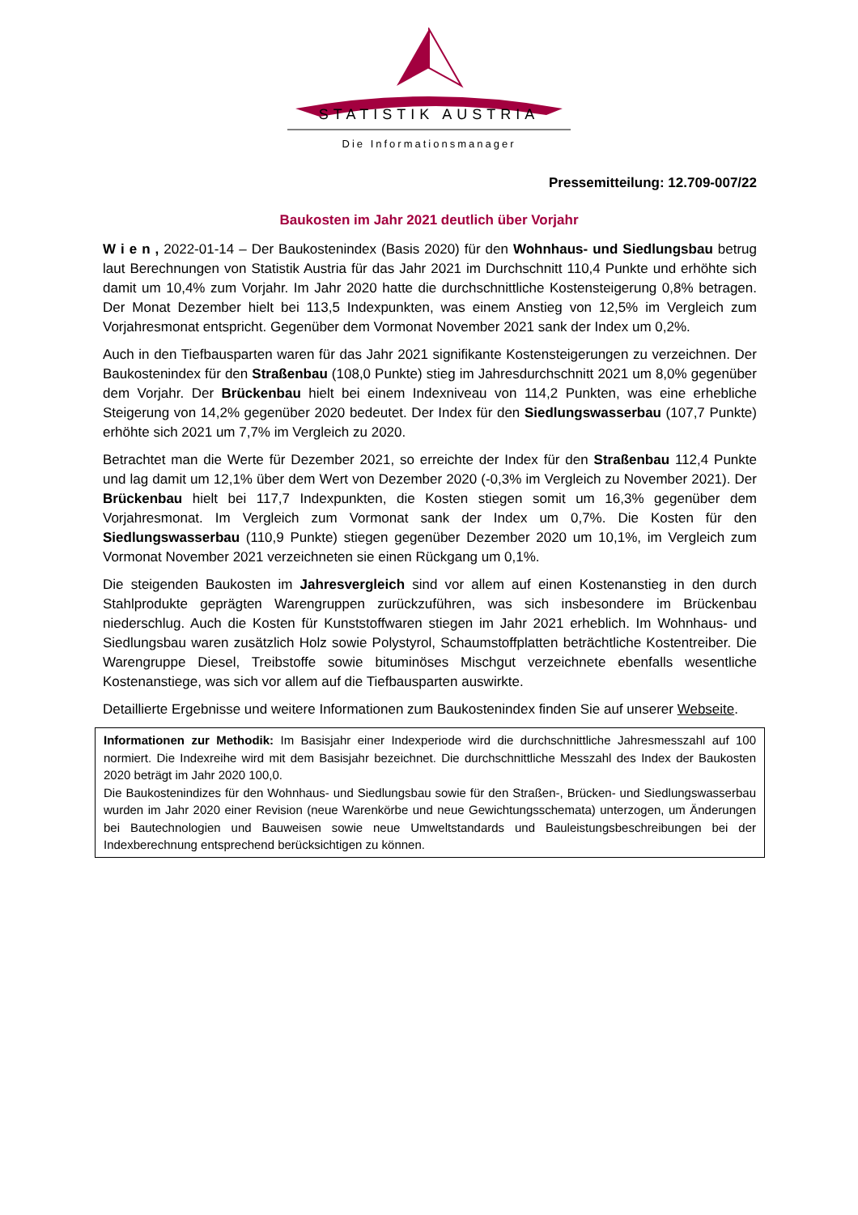STATISTIK AUSTRIA
Die Informationsmanager
Pressemitteilung: 12.709-007/22
Baukosten im Jahr 2021 deutlich über Vorjahr
W i e n , 2022-01-14 – Der Baukostenindex (Basis 2020) für den Wohnhaus- und Siedlungsbau betrug laut Berechnungen von Statistik Austria für das Jahr 2021 im Durchschnitt 110,4 Punkte und erhöhte sich damit um 10,4% zum Vorjahr. Im Jahr 2020 hatte die durchschnittliche Kostensteigerung 0,8% betragen. Der Monat Dezember hielt bei 113,5 Indexpunkten, was einem Anstieg von 12,5% im Vergleich zum Vorjahresmonat entspricht. Gegenüber dem Vormonat November 2021 sank der Index um 0,2%.
Auch in den Tiefbausparten waren für das Jahr 2021 signifikante Kostensteigerungen zu verzeichnen. Der Baukostenindex für den Straßenbau (108,0 Punkte) stieg im Jahresdurchschnitt 2021 um 8,0% gegenüber dem Vorjahr. Der Brückenbau hielt bei einem Indexniveau von 114,2 Punkten, was eine erhebliche Steigerung von 14,2% gegenüber 2020 bedeutet. Der Index für den Siedlungswasserbau (107,7 Punkte) erhöhte sich 2021 um 7,7% im Vergleich zu 2020.
Betrachtet man die Werte für Dezember 2021, so erreichte der Index für den Straßenbau 112,4 Punkte und lag damit um 12,1% über dem Wert von Dezember 2020 (-0,3% im Vergleich zu November 2021). Der Brückenbau hielt bei 117,7 Indexpunkten, die Kosten stiegen somit um 16,3% gegenüber dem Vorjahresmonat. Im Vergleich zum Vormonat sank der Index um 0,7%. Die Kosten für den Siedlungswasserbau (110,9 Punkte) stiegen gegenüber Dezember 2020 um 10,1%, im Vergleich zum Vormonat November 2021 verzeichneten sie einen Rückgang um 0,1%.
Die steigenden Baukosten im Jahresvergleich sind vor allem auf einen Kostenanstieg in den durch Stahlprodukte geprägten Warengruppen zurückzuführen, was sich insbesondere im Brückenbau niederschlug. Auch die Kosten für Kunststoffwaren stiegen im Jahr 2021 erheblich. Im Wohnhaus- und Siedlungsbau waren zusätzlich Holz sowie Polystyrol, Schaumstoffplatten beträchtliche Kostentreiber. Die Warengruppe Diesel, Treibstoffe sowie bituminöses Mischgut verzeichnete ebenfalls wesentliche Kostenanstiege, was sich vor allem auf die Tiefbausparten auswirkte.
Detaillierte Ergebnisse und weitere Informationen zum Baukostenindex finden Sie auf unserer Webseite.
Informationen zur Methodik: Im Basisjahr einer Indexperiode wird die durchschnittliche Jahresmesszahl auf 100 normiert. Die Indexreihe wird mit dem Basisjahr bezeichnet. Die durchschnittliche Messzahl des Index der Baukosten 2020 beträgt im Jahr 2020 100,0.
Die Baukostenindizes für den Wohnhaus- und Siedlungsbau sowie für den Straßen-, Brücken- und Siedlungswasserbau wurden im Jahr 2020 einer Revision (neue Warenkörbe und neue Gewichtungsschemata) unterzogen, um Änderungen bei Bautechnologien und Bauweisen sowie neue Umweltstandards und Bauleistungsbeschreibungen bei der Indexberechnung entsprechend berücksichtigen zu können.